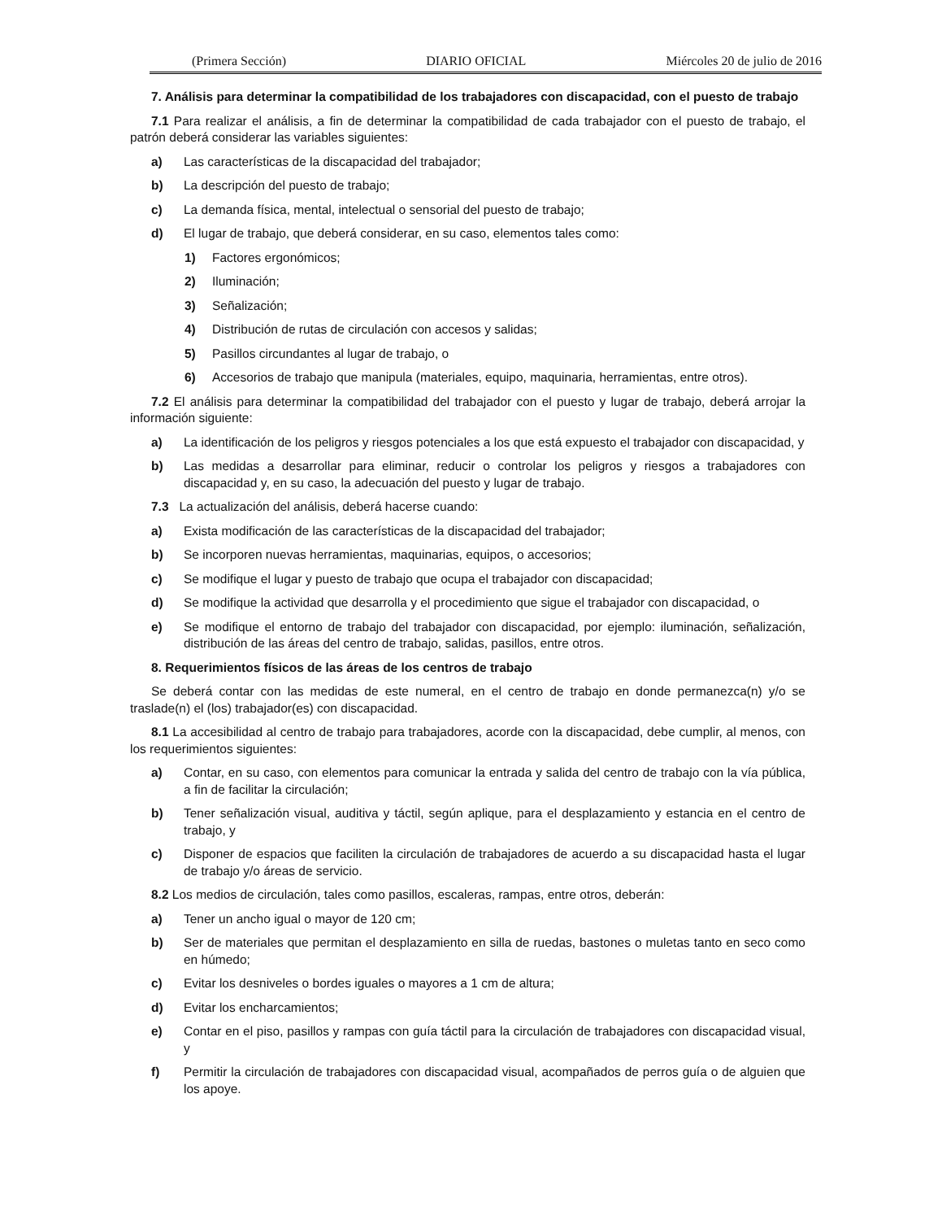(Primera Sección) DIARIO OFICIAL Miércoles 20 de julio de 2016
7. Análisis para determinar la compatibilidad de los trabajadores con discapacidad, con el puesto de trabajo
7.1 Para realizar el análisis, a fin de determinar la compatibilidad de cada trabajador con el puesto de trabajo, el patrón deberá considerar las variables siguientes:
a) Las características de la discapacidad del trabajador;
b) La descripción del puesto de trabajo;
c) La demanda física, mental, intelectual o sensorial del puesto de trabajo;
d) El lugar de trabajo, que deberá considerar, en su caso, elementos tales como:
1) Factores ergonómicos;
2) Iluminación;
3) Señalización;
4) Distribución de rutas de circulación con accesos y salidas;
5) Pasillos circundantes al lugar de trabajo, o
6) Accesorios de trabajo que manipula (materiales, equipo, maquinaria, herramientas, entre otros).
7.2 El análisis para determinar la compatibilidad del trabajador con el puesto y lugar de trabajo, deberá arrojar la información siguiente:
a) La identificación de los peligros y riesgos potenciales a los que está expuesto el trabajador con discapacidad, y
b) Las medidas a desarrollar para eliminar, reducir o controlar los peligros y riesgos a trabajadores con discapacidad y, en su caso, la adecuación del puesto y lugar de trabajo.
7.3 La actualización del análisis, deberá hacerse cuando:
a) Exista modificación de las características de la discapacidad del trabajador;
b) Se incorporen nuevas herramientas, maquinarias, equipos, o accesorios;
c) Se modifique el lugar y puesto de trabajo que ocupa el trabajador con discapacidad;
d) Se modifique la actividad que desarrolla y el procedimiento que sigue el trabajador con discapacidad, o
e) Se modifique el entorno de trabajo del trabajador con discapacidad, por ejemplo: iluminación, señalización, distribución de las áreas del centro de trabajo, salidas, pasillos, entre otros.
8. Requerimientos físicos de las áreas de los centros de trabajo
Se deberá contar con las medidas de este numeral, en el centro de trabajo en donde permanezca(n) y/o se traslade(n) el (los) trabajador(es) con discapacidad.
8.1 La accesibilidad al centro de trabajo para trabajadores, acorde con la discapacidad, debe cumplir, al menos, con los requerimientos siguientes:
a) Contar, en su caso, con elementos para comunicar la entrada y salida del centro de trabajo con la vía pública, a fin de facilitar la circulación;
b) Tener señalización visual, auditiva y táctil, según aplique, para el desplazamiento y estancia en el centro de trabajo, y
c) Disponer de espacios que faciliten la circulación de trabajadores de acuerdo a su discapacidad hasta el lugar de trabajo y/o áreas de servicio.
8.2 Los medios de circulación, tales como pasillos, escaleras, rampas, entre otros, deberán:
a) Tener un ancho igual o mayor de 120 cm;
b) Ser de materiales que permitan el desplazamiento en silla de ruedas, bastones o muletas tanto en seco como en húmedo;
c) Evitar los desniveles o bordes iguales o mayores a 1 cm de altura;
d) Evitar los encharcamientos;
e) Contar en el piso, pasillos y rampas con guía táctil para la circulación de trabajadores con discapacidad visual, y
f) Permitir la circulación de trabajadores con discapacidad visual, acompañados de perros guía o de alguien que los apoye.